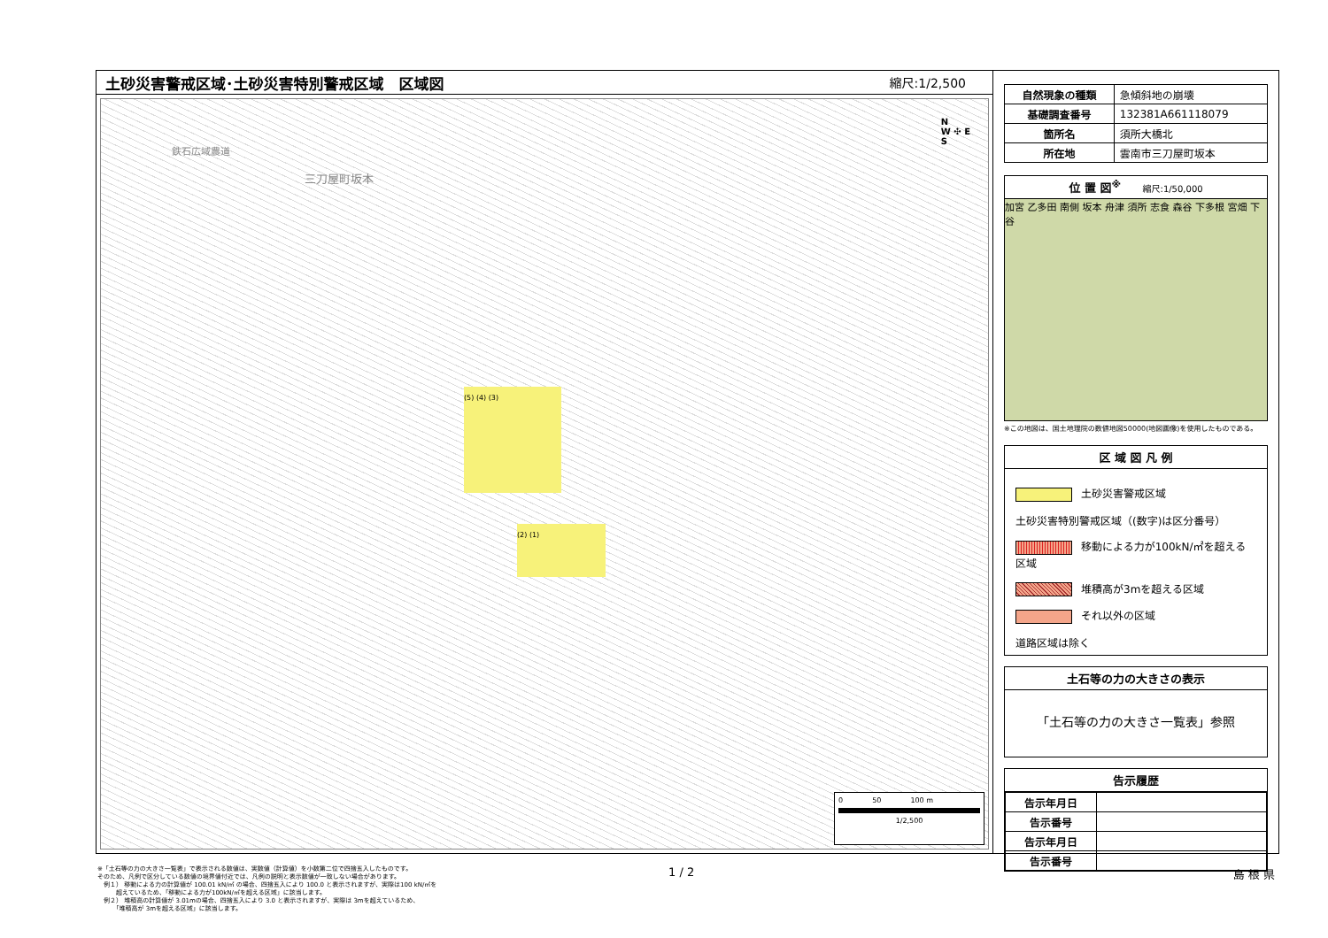土砂災害警戒区域･土砂災害特別警戒区域　区域図 縮尺:1/2,500
三刀屋町坂本
鉄石広域農道
N
W ✣ E
S
(5) (4) (3)
(2) (1)
0 50 100 m
1/2,500
| 自然現象の種類 | 急傾斜地の崩壊 |
| 基礎調査番号 | 132381A661118079 |
| 箇所名 | 須所大橋北 |
| 所在地 | 雲南市三刀屋町坂本 |
位 置 図<sup>※</sup> 縮尺:1/50,000
加宮 乙多田 南側 坂本 舟津 須所 志食 森谷 下多根 宮畑 下谷
※この地図は、国土地理院の数値地図50000(地図画像)を使用したものである。
区 域 図 凡 例
土砂災害警戒区域
土砂災害特別警戒区域（(数字)は区分番号）
移動による力が100kN/㎡を超える区域
堆積高が3mを超える区域
それ以外の区域
道路区域は除く
土石等の力の大きさの表示
「土石等の力の大きさ一覧表」参照
告示履歴
| 告示年月日 | |
| 告示番号 | |
| 告示年月日 | |
| 告示番号 | |
※「土石等の力の大きさ一覧表」で表示される数値は、実数値（計算値）を小数第二位で四捨五入したものです。
そのため、凡例で区分している数値の境界値付近では、凡例の説明と表示数値が一致しない場合があります。
　例１） 移動による力の計算値が 100.01 kN/㎡ の場合、四捨五入により 100.0 と表示されますが、実際は100 kN/㎡を
　　　超えているため、「移動による力が100kN/㎡を超える区域」に該当します。
　例２） 堆積高の計算値が 3.01mの場合、四捨五入により 3.0 と表示されますが、実際は 3mを超えているため、
　　　「堆積高が 3mを超える区域」に該当します。
1 / 2 島 根 県